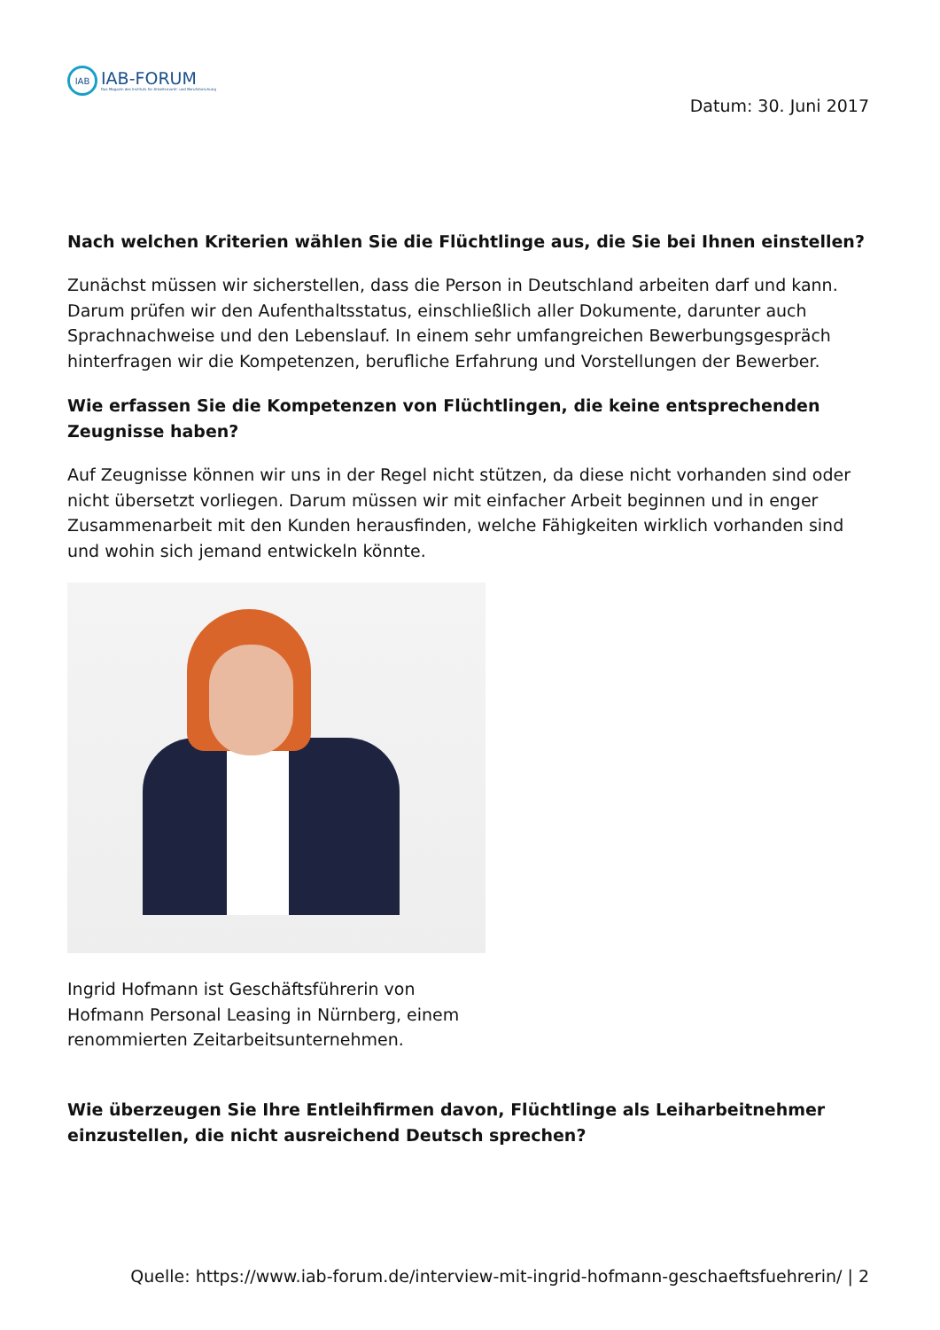IAB
IAB-FORUM
Das Magazin des Instituts für Arbeitsmarkt- und Berufsforschung
Datum: 30. Juni 2017
Nach welchen Kriterien wählen Sie die Flüchtlinge aus, die Sie bei Ihnen einstellen?
Zunächst müssen wir sicherstellen, dass die Person in Deutschland arbeiten darf und kann. Darum prüfen wir den Aufenthaltsstatus, einschließlich aller Dokumente, darunter auch Sprachnachweise und den Lebenslauf. In einem sehr umfangreichen Bewerbungsgespräch hinterfragen wir die Kompetenzen, berufliche Erfahrung und Vorstellungen der Bewerber.
Wie erfassen Sie die Kompetenzen von Flüchtlingen, die keine entsprechenden Zeugnisse haben?
Auf Zeugnisse können wir uns in der Regel nicht stützen, da diese nicht vorhanden sind oder nicht übersetzt vorliegen. Darum müssen wir mit einfacher Arbeit beginnen und in enger Zusammenarbeit mit den Kunden herausfinden, welche Fähigkeiten wirklich vorhanden sind und wohin sich jemand entwickeln könnte.
Ingrid Hofmann ist Geschäftsführerin von Hofmann Personal Leasing in Nürnberg, einem renommierten Zeitarbeitsunternehmen.
Wie überzeugen Sie Ihre Entleihfirmen davon, Flüchtlinge als Leiharbeitnehmer einzustellen, die nicht ausreichend Deutsch sprechen?
Quelle: https://www.iab-forum.de/interview-mit-ingrid-hofmann-geschaeftsfuehrerin/ | 2